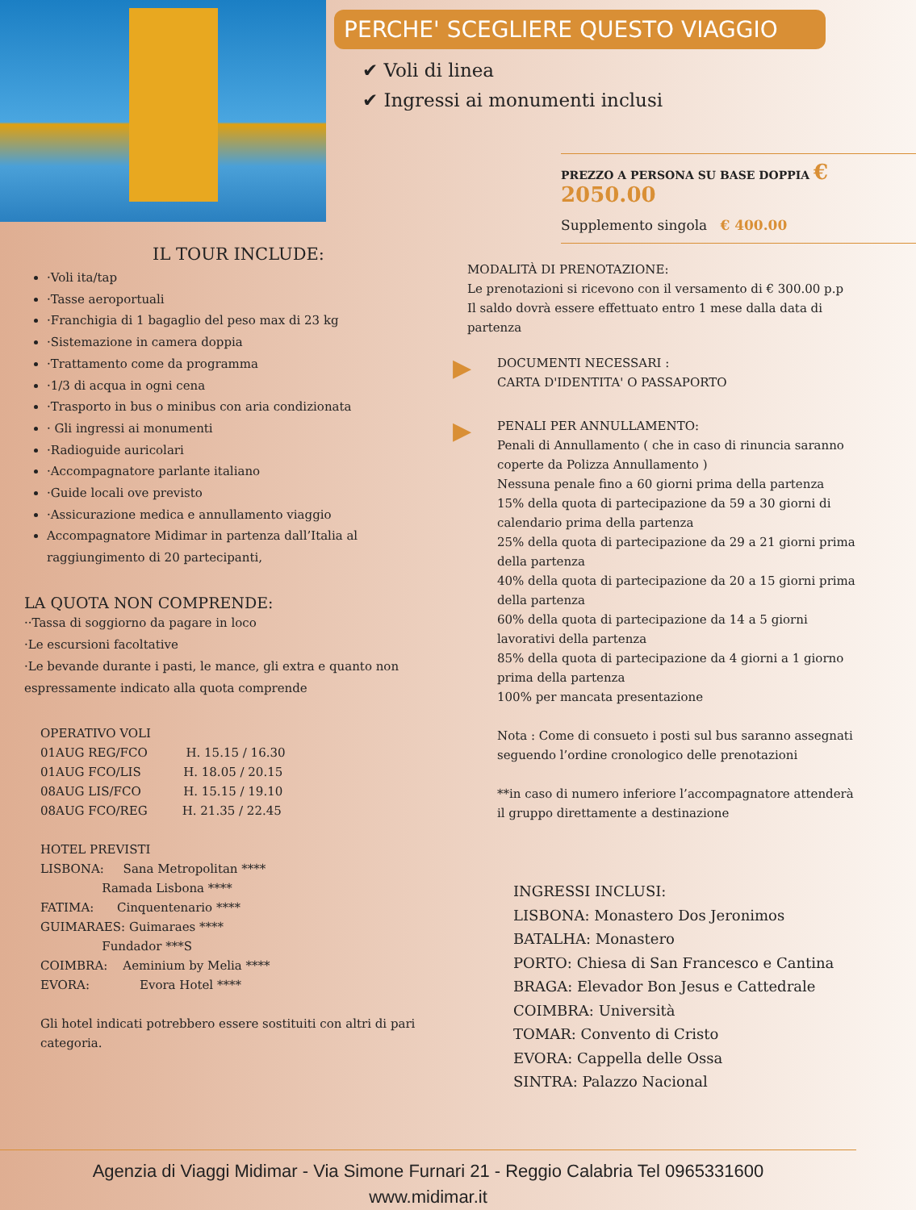PERCHE' SCEGLIERE QUESTO VIAGGIO
✔ Voli di linea
✔ Ingressi ai monumenti inclusi
IL TOUR INCLUDE:
·Voli ita/tap
·Tasse aeroportuali
·Franchigia di 1 bagaglio del peso max di 23 kg
·Sistemazione in camera doppia
·Trattamento come da programma
·1/3 di acqua in ogni cena
·Trasporto in bus o minibus con aria condizionata
· Gli ingressi ai monumenti
·Radioguide auricolari
·Accompagnatore parlante italiano
·Guide locali ove previsto
·Assicurazione medica e annullamento viaggio
Accompagnatore Midimar in partenza dall’Italia al raggiungimento di 20 partecipanti,
LA QUOTA NON COMPRENDE:
··Tassa di soggiorno da pagare in loco
·Le escursioni facoltative
·Le bevande durante i pasti, le mance, gli extra e quanto non espressamente indicato alla quota comprende
OPERATIVO VOLI
01AUG REG/FCO H. 15.15 / 16.30
01AUG FCO/LIS H. 18.05 / 20.15
08AUG LIS/FCO H. 15.15 / 19.10
08AUG FCO/REG H. 21.35 / 22.45
HOTEL PREVISTI
LISBONA: Sana Metropolitan ****
Ramada Lisbona ****
FATIMA: Cinquentenario ****
GUIMARAES: Guimaraes ****
Fundador ***S
COIMBRA: Aeminium by Melia ****
EVORA: Evora Hotel ****
Gli hotel indicati potrebbero essere sostituiti con altri di pari categoria.
PREZZO A PERSONA SU BASE DOPPIA € 2050.00
Supplemento singola € 400.00
MODALITÀ DI PRENOTAZIONE:
Le prenotazioni si ricevono con il versamento di € 300.00 p.p
Il saldo dovrà essere effettuato entro 1 mese dalla data di partenza
▶
DOCUMENTI NECESSARI :
CARTA D'IDENTITA' O PASSAPORTO
▶
PENALI PER ANNULLAMENTO:
Penali di Annullamento ( che in caso di rinuncia saranno coperte da Polizza Annullamento )
Nessuna penale fino a 60 giorni prima della partenza
15% della quota di partecipazione da 59 a 30 giorni di calendario prima della partenza
25% della quota di partecipazione da 29 a 21 giorni prima della partenza
40% della quota di partecipazione da 20 a 15 giorni prima della partenza
60% della quota di partecipazione da 14 a 5 giorni lavorativi della partenza
85% della quota di partecipazione da 4 giorni a 1 giorno prima della partenza
100% per mancata presentazione
Nota : Come di consueto i posti sul bus saranno assegnati seguendo l’ordine cronologico delle prenotazioni
**in caso di numero inferiore l’accompagnatore attenderà il gruppo direttamente a destinazione
INGRESSI INCLUSI:
LISBONA: Monastero Dos Jeronimos
BATALHA: Monastero
PORTO: Chiesa di San Francesco e Cantina
BRAGA: Elevador Bon Jesus e Cattedrale
COIMBRA: Università
TOMAR: Convento di Cristo
EVORA: Cappella delle Ossa
SINTRA: Palazzo Nacional
Agenzia di Viaggi Midimar - Via Simone Furnari 21 - Reggio Calabria Tel 0965331600
www.midimar.it